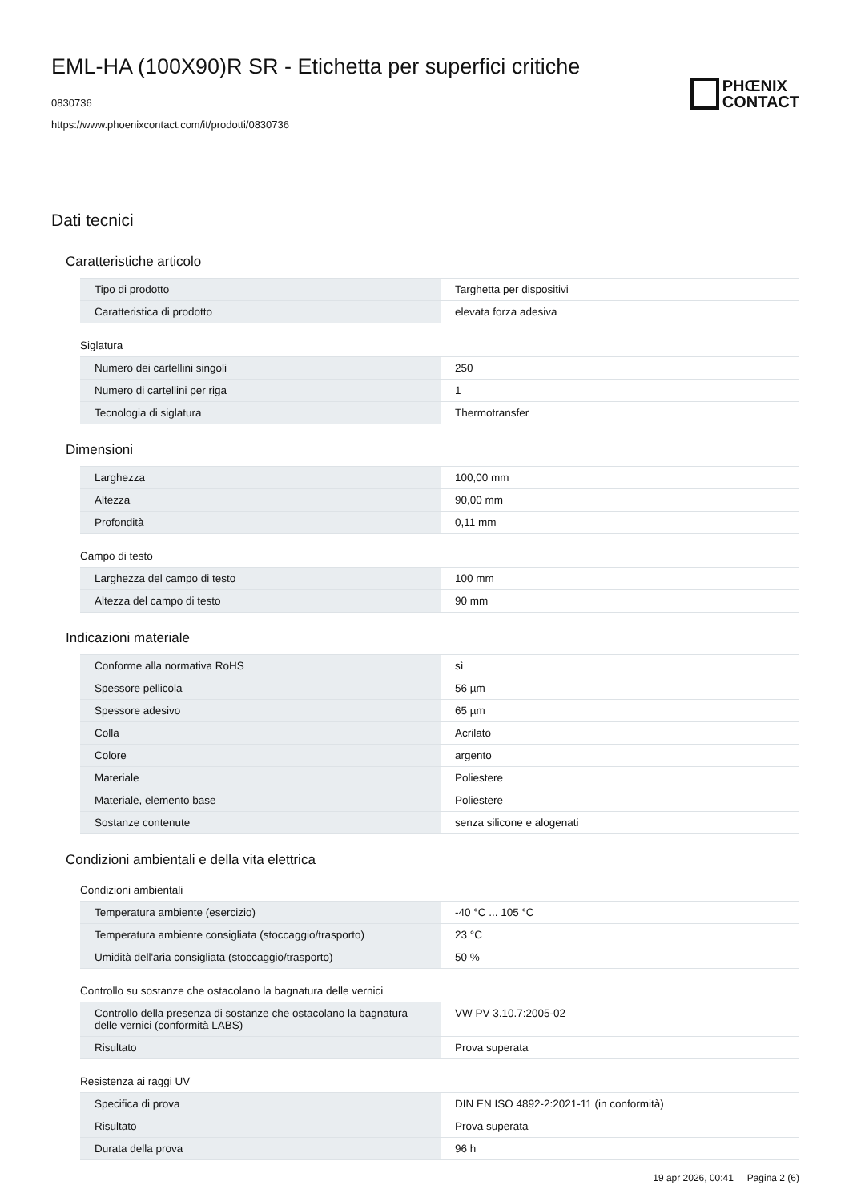EML-HA (100X90)R SR - Etichetta per superfici critiche
0830736
https://www.phoenixcontact.com/it/prodotti/0830736
PHŒNIX
CONTACT
Dati tecnici
Caratteristiche articolo
| Tipo di prodotto | Targhetta per dispositivi |
| Caratteristica di prodotto | elevata forza adesiva |
Siglatura
| Numero dei cartellini singoli | 250 |
| Numero di cartellini per riga | 1 |
| Tecnologia di siglatura | Thermotransfer |
Dimensioni
| Larghezza | 100,00 mm |
| Altezza | 90,00 mm |
| Profondità | 0,11 mm |
Campo di testo
| Larghezza del campo di testo | 100 mm |
| Altezza del campo di testo | 90 mm |
Indicazioni materiale
| Conforme alla normativa RoHS | sì |
| Spessore pellicola | 56 µm |
| Spessore adesivo | 65 µm |
| Colla | Acrilato |
| Colore | argento |
| Materiale | Poliestere |
| Materiale, elemento base | Poliestere |
| Sostanze contenute | senza silicone e alogenati |
Condizioni ambientali e della vita elettrica
Condizioni ambientali
| Temperatura ambiente (esercizio) | -40 °C ... 105 °C |
| Temperatura ambiente consigliata (stoccaggio/trasporto) | 23 °C |
| Umidità dell'aria consigliata (stoccaggio/trasporto) | 50 % |
Controllo su sostanze che ostacolano la bagnatura delle vernici
| Controllo della presenza di sostanze che ostacolano la bagnatura delle vernici (conformità LABS) | VW PV 3.10.7:2005-02 |
| Risultato | Prova superata |
Resistenza ai raggi UV
| Specifica di prova | DIN EN ISO 4892-2:2021-11 (in conformità) |
| Risultato | Prova superata |
| Durata della prova | 96 h |
19 apr 2026, 00:41 Pagina 2 (6)